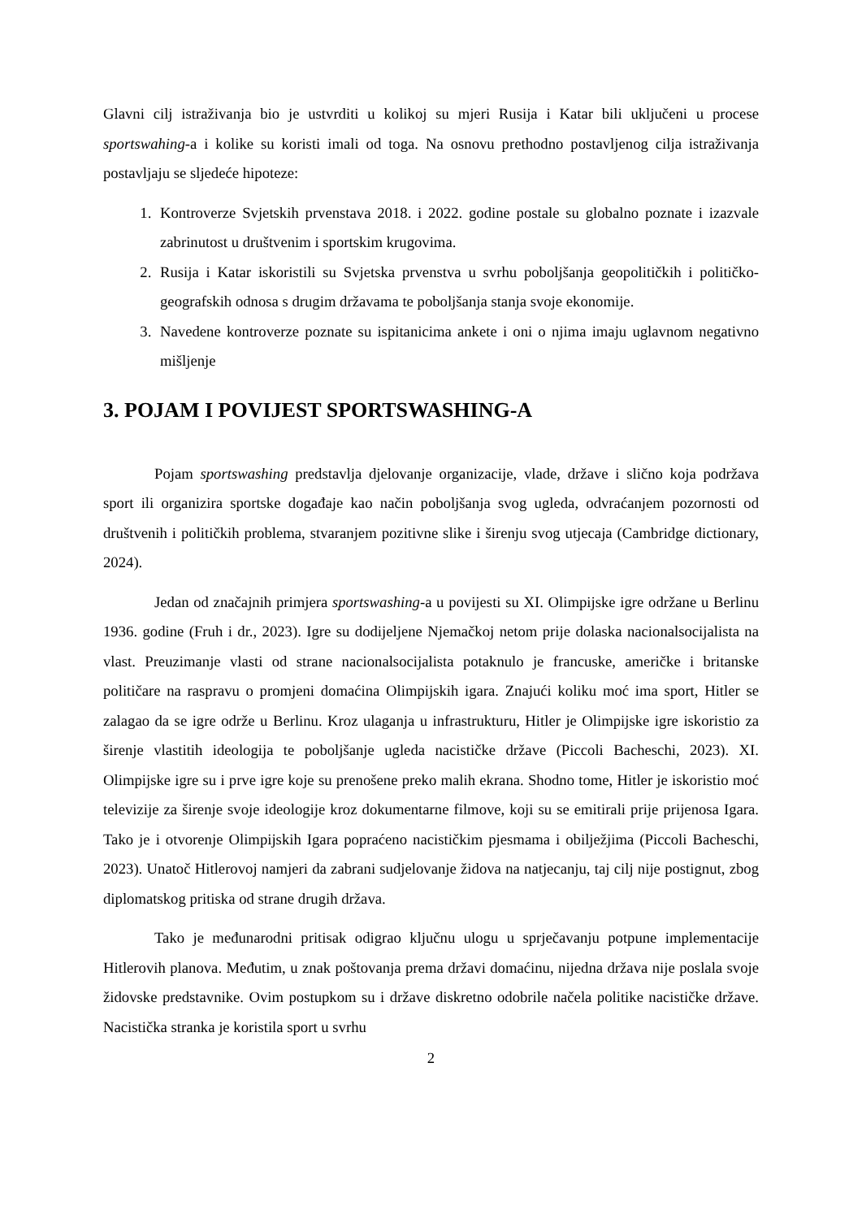Glavni cilj istraživanja bio je ustvrditi u kolikoj su mjeri Rusija i Katar bili uključeni u procese sportswahing-a i kolike su koristi imali od toga. Na osnovu prethodno postavljenog cilja istraživanja postavljaju se sljedeće hipoteze:
1. Kontroverze Svjetskih prvenstava 2018. i 2022. godine postale su globalno poznate i izazvale zabrinutost u društvenim i sportskim krugovima.
2. Rusija i Katar iskoristili su Svjetska prvenstva u svrhu poboljšanja geopolitičkih i političko-geografskih odnosa s drugim državama te poboljšanja stanja svoje ekonomije.
3. Navedene kontroverze poznate su ispitanicima ankete i oni o njima imaju uglavnom negativno mišljenje
3. POJAM I POVIJEST SPORTSWASHING-A
Pojam sportswashing predstavlja djelovanje organizacije, vlade, države i slično koja podržava sport ili organizira sportske događaje kao način poboljšanja svog ugleda, odvraćanjem pozornosti od društvenih i političkih problema, stvaranjem pozitivne slike i širenju svog utjecaja (Cambridge dictionary, 2024).
Jedan od značajnih primjera sportswashing-a u povijesti su XI. Olimpijske igre održane u Berlinu 1936. godine (Fruh i dr., 2023). Igre su dodijeljene Njemačkoj netom prije dolaska nacionalsocijalista na vlast. Preuzimanje vlasti od strane nacionalsocijalista potaknulo je francuske, američke i britanske političare na raspravu o promjeni domaćina Olimpijskih igara. Znajući koliku moć ima sport, Hitler se zalagao da se igre održe u Berlinu. Kroz ulaganja u infrastrukturu, Hitler je Olimpijske igre iskoristio za širenje vlastitih ideologija te poboljšanje ugleda nacističke države (Piccoli Bacheschi, 2023). XI. Olimpijske igre su i prve igre koje su prenošene preko malih ekrana. Shodno tome, Hitler je iskoristio moć televizije za širenje svoje ideologije kroz dokumentarne filmove, koji su se emitirali prije prijenosa Igara. Tako je i otvorenje Olimpijskih Igara popraćeno nacističkim pjesmama i obilježjima (Piccoli Bacheschi, 2023). Unatoč Hitlerovoj namjeri da zabrani sudjelovanje židova na natjecanju, taj cilj nije postignut, zbog diplomatskog pritiska od strane drugih država.
Tako je međunarodni pritisak odigrao ključnu ulogu u sprječavanju potpune implementacije Hitlerovih planova. Međutim, u znak poštovanja prema državi domaćinu, nijedna država nije poslala svoje židovske predstavnike. Ovim postupkom su i države diskretno odobrile načela politike nacističke države. Nacistička stranka je koristila sport u svrhu
2